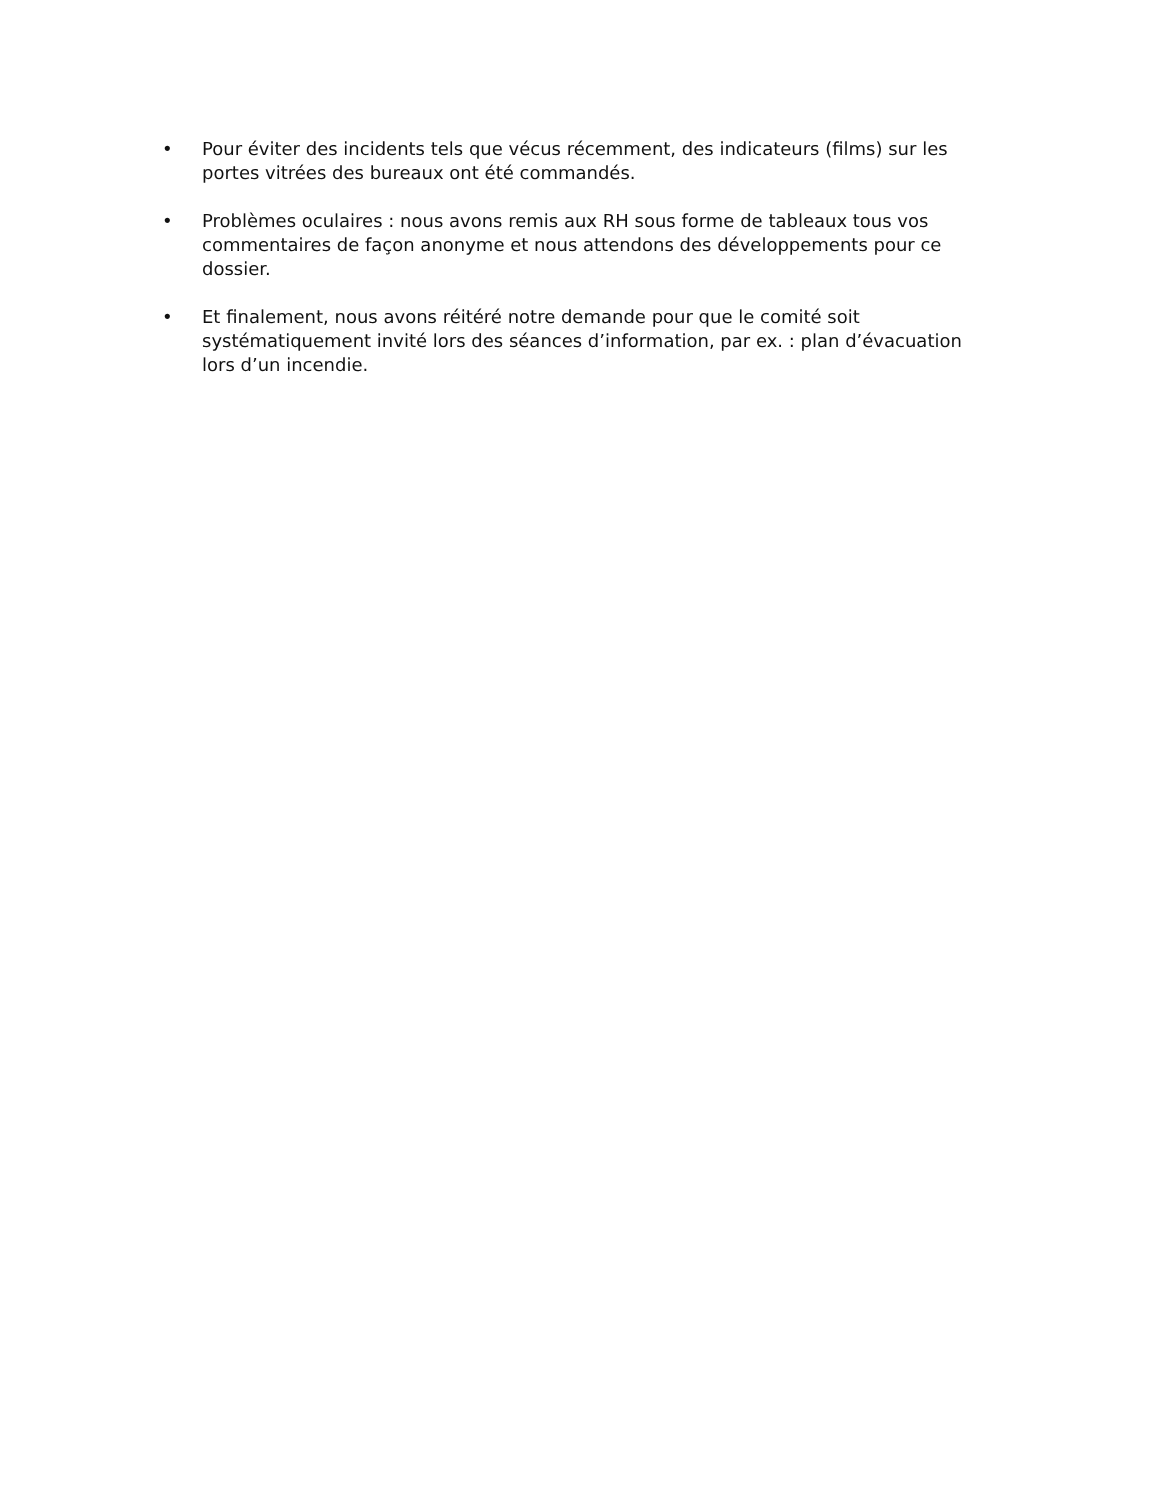• Pour éviter des incidents tels que vécus récemment, des indicateurs (films) sur les portes vitrées des bureaux ont été commandés.
• Problèmes oculaires : nous avons remis aux RH sous forme de tableaux tous vos commentaires de façon anonyme et nous attendons des développements pour ce dossier.
• Et finalement, nous avons réitéré notre demande pour que le comité soit systématiquement invité lors des séances d’information, par ex. : plan d’évacuation lors d’un incendie.